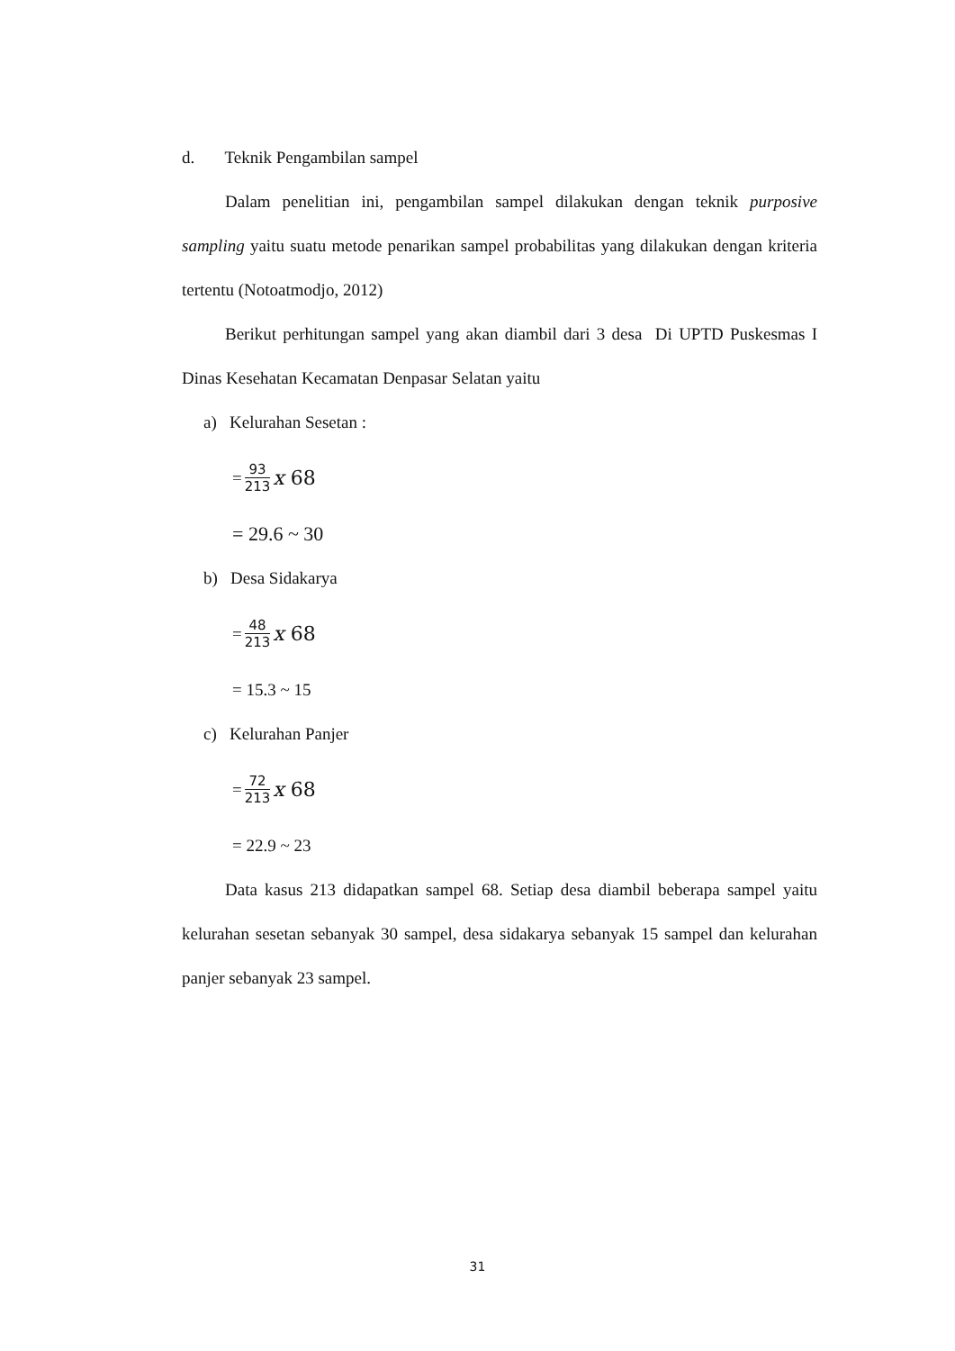d. Teknik Pengambilan sampel
Dalam penelitian ini, pengambilan sampel dilakukan dengan teknik purposive sampling yaitu suatu metode penarikan sampel probabilitas yang dilakukan dengan kriteria tertentu (Notoatmodjo, 2012)
Berikut perhitungan sampel yang akan diambil dari 3 desa Di UPTD Puskesmas I Dinas Kesehatan Kecamatan Denpasar Selatan yaitu
a) Kelurahan Sesetan :
= 93 213 x 68
= 29.6 ~ 30
b) Desa Sidakarya
= 48 213 x 68
= 15.3 ~ 15
c) Kelurahan Panjer
= 72 213 x 68
= 22.9 ~ 23
Data kasus 213 didapatkan sampel 68. Setiap desa diambil beberapa sampel yaitu kelurahan sesetan sebanyak 30 sampel, desa sidakarya sebanyak 15 sampel dan kelurahan panjer sebanyak 23 sampel.
31